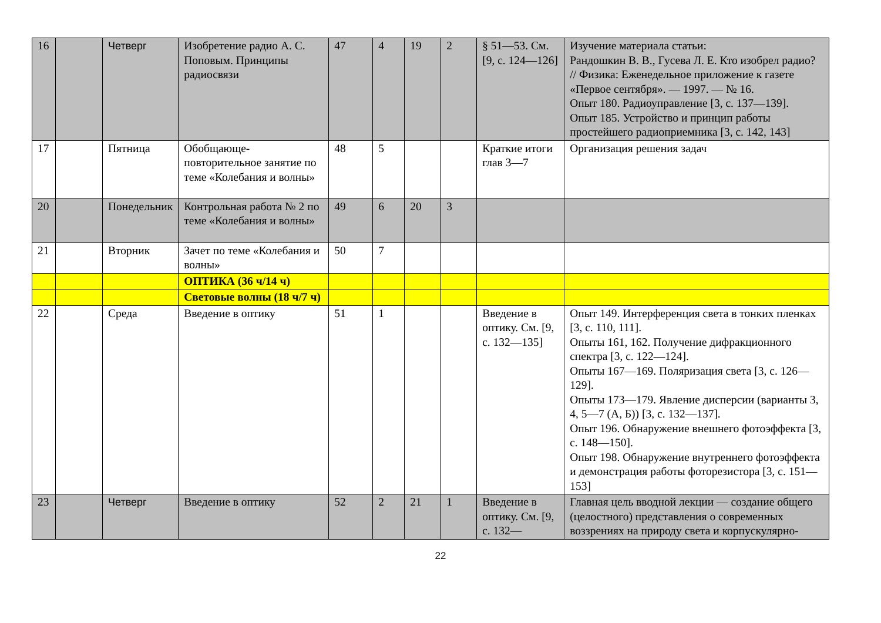| 16 | | Четверг | Изобретение радио А. С. Поповым. Принципы радиосвязи | 47 | 4 | 19 | 2 | § 51—53. См. [9, с. 124—126] | Изучение материала статьи: Рандошкин В. В., Гусева Л. Е. Кто изобрел радио? // Физика: Еженедельное приложение к газете «Первое сентября». — 1997. — № 16. Опыт 180. Радиоуправление [3, с. 137—139]. Опыт 185. Устройство и принцип работы простейшего радиоприемника [3, с. 142, 143] |
| 17 | | Пятница | Обобщающе-повторительное занятие по теме «Колебания и волны» | 48 | 5 | | | Краткие итоги глав 3—7 | Организация решения задач |
| 20 | | Понедельник | Контрольная работа № 2 по теме «Колебания и волны» | 49 | 6 | 20 | 3 | | |
| 21 | | Вторник | Зачет по теме «Колебания и волны» | 50 | 7 | | | | |
| | | | ОПТИКА (36 ч/14 ч) | | | | | | |
| | | | Световые волны (18 ч/7 ч) | | | | | | |
| 22 | | Среда | Введение в оптику | 51 | 1 | | | Введение в оптику. См. [9, с. 132—135] | Опыт 149. Интерференция света в тонких пленках [3, с. 110, 111]. Опыты 161, 162. Получение дифракционного спектра [3, с. 122—124]. Опыты 167—169. Поляризация света [3, с. 126—129]. Опыты 173—179. Явление дисперсии (варианты 3, 4, 5—7 (А, Б)) [3, с. 132—137]. Опыт 196. Обнаружение внешнего фотоэффекта [3, с. 148—150]. Опыт 198. Обнаружение внутреннего фотоэффекта и демонстрация работы фоторезистора [3, с. 151—153] |
| 23 | | Четверг | Введение в оптику | 52 | 2 | 21 | 1 | Введение в оптику. См. [9, с. 132— | Главная цель вводной лекции — создание общего (целостного) представления о современных воззрениях на природу света и корпускулярно- |
22